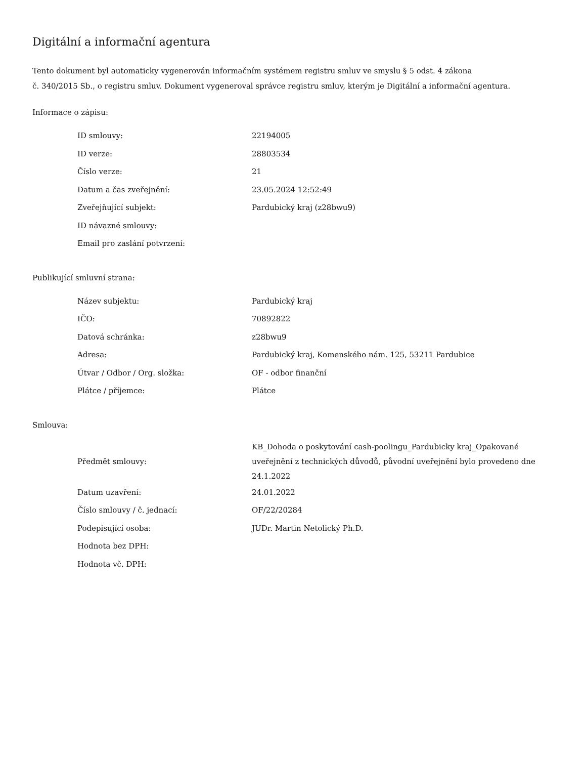Digitální a informační agentura
Tento dokument byl automaticky vygenerován informačním systémem registru smluv ve smyslu § 5 odst. 4 zákona
č. 340/2015 Sb., o registru smluv. Dokument vygeneroval správce registru smluv, kterým je Digitální a informační agentura.
Informace o zápisu:
| ID smlouvy: | 22194005 |
| ID verze: | 28803534 |
| Číslo verze: | 21 |
| Datum a čas zveřejnění: | 23.05.2024 12:52:49 |
| Zveřejňující subjekt: | Pardubický kraj (z28bwu9) |
| ID návazné smlouvy: | |
| Email pro zaslání potvrzení: | |
Publikující smluvní strana:
| Název subjektu: | Pardubický kraj |
| IČO: | 70892822 |
| Datová schránka: | z28bwu9 |
| Adresa: | Pardubický kraj, Komenského nám. 125, 53211 Pardubice |
| Útvar / Odbor / Org. složka: | OF - odbor finanční |
| Plátce / příjemce: | Plátce |
Smlouva:
| Předmět smlouvy: | KB_Dohoda o poskytování cash-poolingu_Pardubicky kraj_Opakované uveřejnění z technických důvodů, původní uveřejnění bylo provedeno dne 24.1.2022 |
| Datum uzavření: | 24.01.2022 |
| Číslo smlouvy / č. jednací: | OF/22/20284 |
| Podepisující osoba: | JUDr. Martin Netolický Ph.D. |
| Hodnota bez DPH: | |
| Hodnota vč. DPH: | |